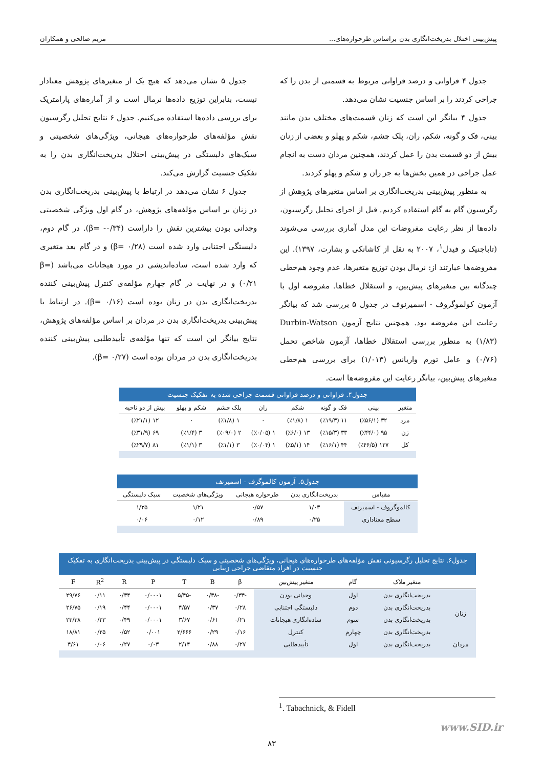پیش‌بینی اختلال بدریخت‌انگاری بدن براساس طرحواره‌های... مریم صالحی و همکاران
جدول ۴ فراوانی و درصد فراوانی مربوط به قسمتی از بدن را که جراحی کردند را بر اساس جنسیت نشان می‌دهد.
جدول ۴ بیانگر این است که زنان قسمت‌های مختلف بدن مانند بینی، فک و گونه، شکم، ران، پلک چشم، شکم و پهلو و بعضی از زنان بیش از دو قسمت بدن را عمل کردند، همچنین مردان دست به انجام عمل جراحی در همین بخش‌ها به جز ران و شکم و پهلو کردند.
به منظور پیش‌بینی بدریخت‌انگاری بر اساس متغیرهای پژوهش از رگرسیون گام به گام استفاده کردیم. قبل از اجرای تحلیل رگرسیون، داده‌ها از نظر رعایت مفروضات این مدل آماری بررسی می‌شوند (تاباچنیک و فیدل<sup>۱</sup>، ۲۰۰۷ به نقل از کاشانکی و بشارت، ۱۳۹۷). این مفروضه‌ها عبارتند از: نرمال بودن توزیع متغیرها، عدم وجود هم‌خطی چندگانه بین متغیرهای پیش‌بین، و استقلال خطاها. مفروضه اول با آزمون کولموگروف - اسمیرنوف در جدول ۵ بررسی شد که بیانگر رعایت این مفروضه بود. همچنین نتایج آزمون Durbin-Watson (۱/۸۳) به منظور بررسی استقلال خطاها، آزمون شاخص تحمل (۰/۷۶) و عامل تورم واریانس (۱/۰۱۳) برای بررسی هم‌خطی متغیرهای پیش‌بین، بیانگر رعایت این مفروضه‌ها است.
جدول ۵ نشان می‌دهد که هیچ یک از متغیرهای پژوهش معنادار نیست، بنابراین توزیع داده‌ها نرمال است و از آماره‌های پارامتریک برای بررسی داده‌ها استفاده می‌کنیم. جدول ۶ نتایج تحلیل رگرسیون نقش مؤلفه‌های طرحواره‌های هیجانی، ویژگی‌های شخصیتی و سبک‌های دلبستگی در پیش‌بینی اختلال بدریخت‌انگاری بدن را به تفکیک جنسیت گزارش می‌کند.
جدول ۶ نشان می‌دهد در ارتباط با پیش‌بینی بدریخت‌انگاری بدن در زنان بر اساس مؤلفه‌های پژوهش، در گام اول ویژگی شخصیتی وجدانی بودن بیشترین نقش را داراست (β= -۰/۳۴). در گام دوم، دلبستگی اجتنابی وارد شده است (β= ۰/۲۸) و در گام بعد متغیری که وارد شده است، ساده‌اندیشی در مورد هیجانات می‌باشد (β= ۰/۲۱) و در نهایت در گام چهارم مؤلفه‌ی کنترل پیش‌بینی کننده بدریخت‌انگاری بدن در زنان بوده است (β= ۰/۱۶). در ارتباط با پیش‌بینی بدریخت‌انگاری بدن در مردان بر اساس مؤلفه‌های پژوهش، نتایج بیانگر این است که تنها مؤلفه‌ی تأییدطلبی پیش‌بینی کننده بدریخت‌انگاری بدن در مردان بوده است (β= ۰/۲۷).
جدول۴. فراوانی و درصد فراوانی قسمت جراحی شده به تفکیک جنسیت
| متغیر | بینی | فک و گونه | شکم | ران | پلک چشم | شکم و پهلو | بیش از دو ناحیه |
| --- | --- | --- | --- | --- | --- | --- | --- |
| مرد | ۳۲ (٪۵۶/۱) | ۱۱ (٪۱۹/۳) | ۱ (٪۱/۸) | ۰ | ۱ (٪۱/۸) | ۰ | ۱۲ (٪۲۱/۱) |
| زن | ۹۵ (٪۴۴/۰) | ۳۳ (٪۱۵/۳) | ۱۳ (٪۶/۰) | ۱ (٪۰/۰۵) | ۲ (٪۰۹/۰) | ۳ (٪۱/۴) | ۶۹ (٪۳۱/۹) |
| کل | ۱۲۷ (٪۴۶/۵) | ۴۴ (٪۱۶/۱) | ۱۴ (٪۵/۱) | ۱ (٪۰/۰۴) | ۳ (٪۱/۱) | ۳ (٪۱/۱) | ۸۱ (٪۲۹/۷) |
جدول۵. آزمون کالموگرف - اسمیرنف
| مقیاس | بدریخت‌انگاری بدن | طرحواره هیجانی | ویژگی‌های شخصیت | سبک دلبستگی |
| --- | --- | --- | --- | --- |
| کالموگروف - اسمیرنف | ۱/۰۳ | ۰/۵۷ | ۱/۲۱ | ۱/۳۵ |
| سطح معناداری | ۰/۲۵ | ۰/۸۹ | ۰/۱۲ | ۰/۰۶ |
جدول۶. نتایج تحلیل رگرسیونی نقش مؤلفه‌های طرحواره‌های هیجانی، ویژگی‌های شخصیتی و سبک دلبستگی در پیش‌بینی بدریخت‌انگاری به تفکیک جنسیت در افراد متقاضی جراحی زیبایی
| | متغیر ملاک | گام | متغیر پیش‌بین | β | B | T | P | R | R<sup>2</sup> | F |
| --- | --- | --- | --- | --- | --- | --- | --- | --- | --- | --- |
| زنان | بدریخت‌انگاری بدن | اول | وجدانی بودن | -۰/۳۴ | -۰/۳۸ | -۵/۴۵ | ۰/۰۰۰۱ | ۰/۳۴ | ۰/۱۱ | ۲۹/۷۶ |
| | بدریخت‌انگاری بدن | دوم | دلبستگی اجتنابی | ۰/۲۸ | ۰/۳۷ | ۴/۵۷ | ۰/۰۰۰۱ | ۰/۴۴ | ۰/۱۹ | ۲۶/۷۵ |
| | بدریخت‌انگاری بدن | سوم | ساده‌انگاری هیجانات | ۰/۲۱ | ۰/۶۱ | ۳/۶۷ | ۰/۰۰۰۱ | ۰/۴۹ | ۰/۲۳ | ۲۳/۳۸ |
| | بدریخت‌انگاری بدن | چهارم | کنترل | ۰/۱۶ | ۰/۲۹ | ۲/۶۶۶ | ۰/۰۰۱ | ۰/۵۲ | ۰/۲۵ | ۱۸/۸۱ |
| مردان | بدریخت‌انگاری بدن | اول | تأییدطلبی | ۰/۲۷ | ۰/۸۸ | ۲/۱۴ | ۰/۰۳ | ۰/۲۷ | ۰/۰۶ | ۴/۶۱ |
<sup>1</sup>. Tabachnick, & Fidell
www.SID.ir
۸۳